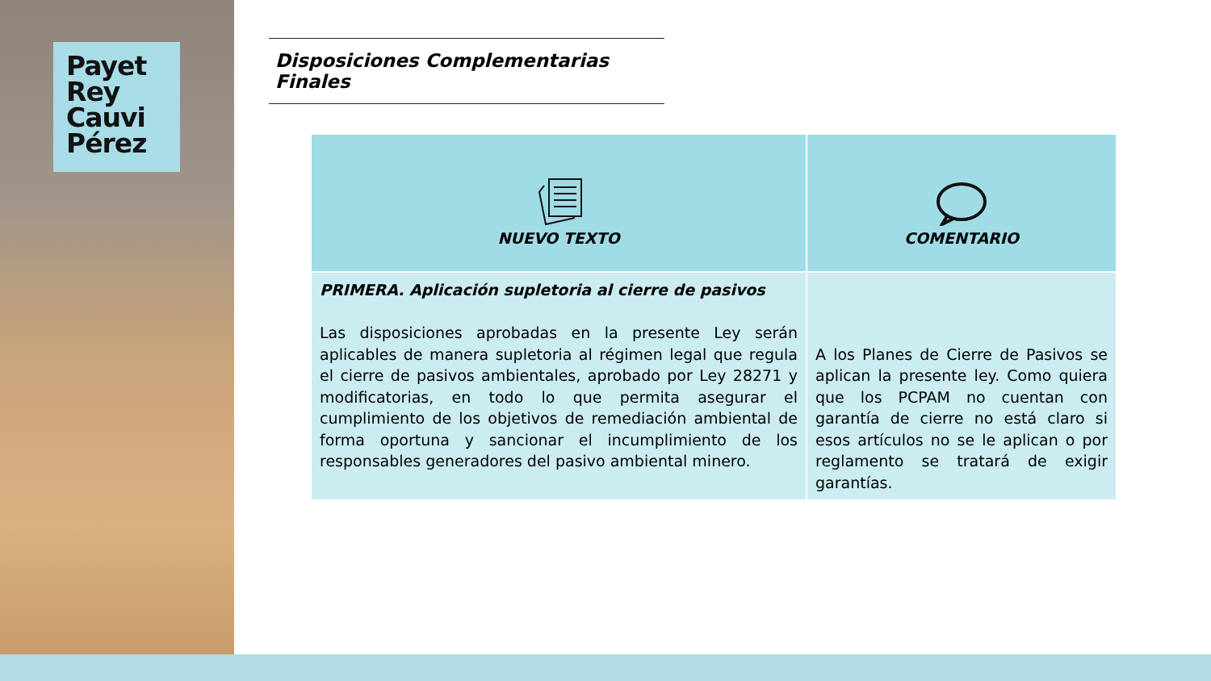Payet
Rey
Cauvi
Pérez
Disposiciones Complementarias Finales
| NUEVO TEXTO | COMENTARIO |
| --- | --- |
| PRIMERA. Aplicación supletoria al cierre de pasivos Las disposiciones aprobadas en la presente Ley serán aplicables de manera supletoria al régimen legal que regula el cierre de pasivos ambientales, aprobado por Ley 28271 y modificatorias, en todo lo que permita asegurar el cumplimiento de los objetivos de remediación ambiental de forma oportuna y sancionar el incumplimiento de los responsables generadores del pasivo ambiental minero. | A los Planes de Cierre de Pasivos se aplican la presente ley. Como quiera que los PCPAM no cuentan con garantía de cierre no está claro si esos artículos no se le aplican o por reglamento se tratará de exigir garantías. |